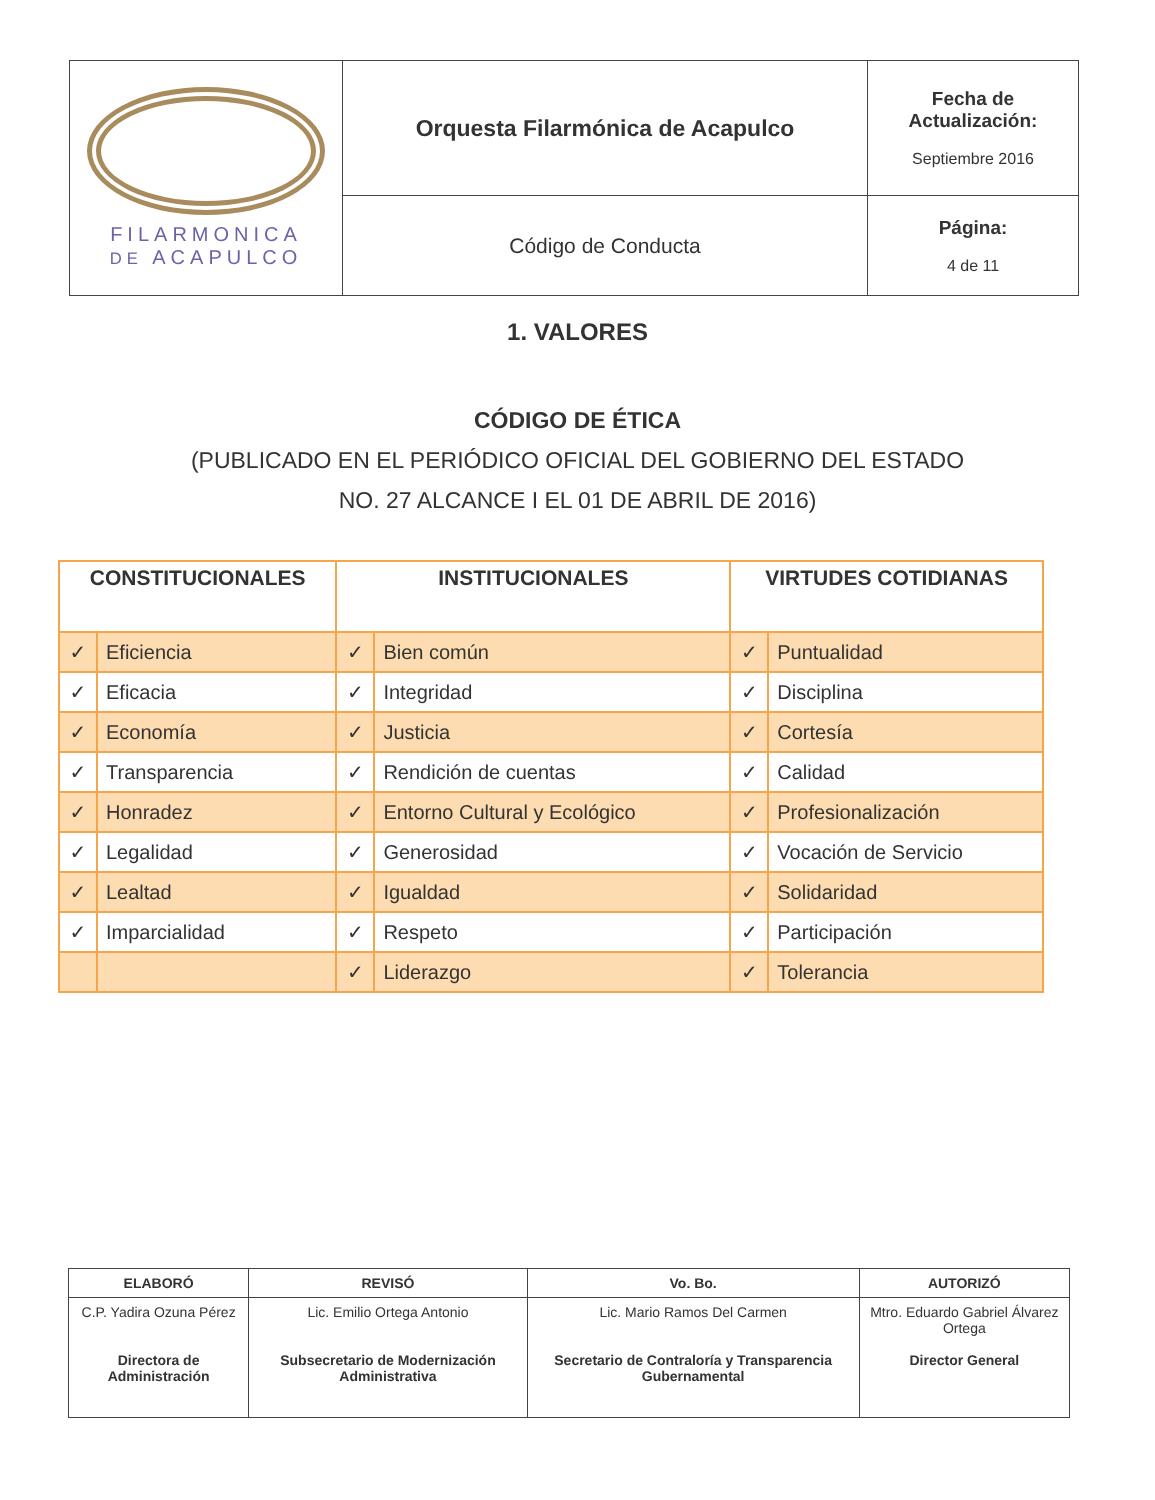| FILARMONICA DE ACAPULCO | Orquesta Filarmónica de Acapulco | Fecha de Actualización: Septiembre 2016 |
| | Código de Conducta | Página: 4 de 11 |
1. VALORES
CÓDIGO DE ÉTICA
(PUBLICADO EN EL PERIÓDICO OFICIAL DEL GOBIERNO DEL ESTADO
NO. 27 ALCANCE I EL 01 DE ABRIL DE 2016)
| CONSTITUCIONALES | | INSTITUCIONALES | | VIRTUDES COTIDIANAS | |
| --- | --- | --- | --- | --- | --- |
| ✓ | Eficiencia | ✓ | Bien común | ✓ | Puntualidad |
| ✓ | Eficacia | ✓ | Integridad | ✓ | Disciplina |
| ✓ | Economía | ✓ | Justicia | ✓ | Cortesía |
| ✓ | Transparencia | ✓ | Rendición de cuentas | ✓ | Calidad |
| ✓ | Honradez | ✓ | Entorno Cultural y Ecológico | ✓ | Profesionalización |
| ✓ | Legalidad | ✓ | Generosidad | ✓ | Vocación de Servicio |
| ✓ | Lealtad | ✓ | Igualdad | ✓ | Solidaridad |
| ✓ | Imparcialidad | ✓ | Respeto | ✓ | Participación |
| | | ✓ | Liderazgo | ✓ | Tolerancia |
| ELABORÓ | REVISÓ | Vo. Bo. | AUTORIZÓ |
| C.P. Yadira Ozuna Pérez Directora de Administración | Lic. Emilio Ortega Antonio Subsecretario de Modernización Administrativa | Lic. Mario Ramos Del Carmen Secretario de Contraloría y Transparencia Gubernamental | Mtro. Eduardo Gabriel Álvarez Ortega Director General |